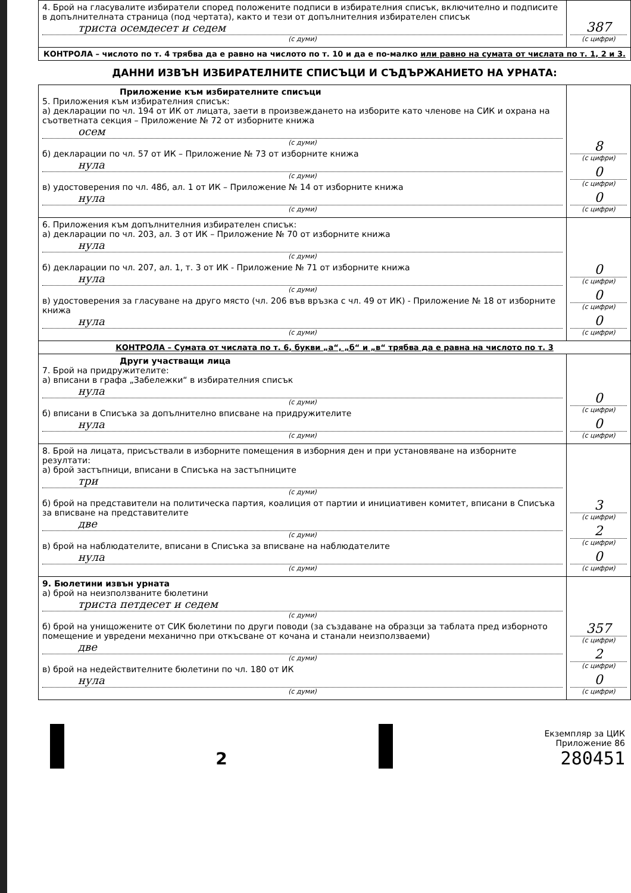| 4. Брой на гласувалите избиратели според положените подписи в избирателния списък, включително и подписите в допълнителната страница (под чертата), както и тези от допълнителния избирателен списък триста осемдесет и седем (с думи) | 387 (с цифри) |
| КОНТРОЛА – числото по т. 4 трябва да е равно на числото по т. 10 и да е по-малко или равно на сумата от числата по т. 1, 2 и 3. | |
ДАННИ ИЗВЪН ИЗБИРАТЕЛНИТЕ СПИСЪЦИ И СЪДЪРЖАНИЕТО НА УРНАТА:
| Приложение към избирателните списъци 5. Приложения към избирателния списък: а) декларации по чл. 194 от ИК от лицата, заети в произвеждането на изборите като членове на СИК и охрана на съответната секция – Приложение № 72 от изборните книжа осем (с думи) б) декларации по чл. 57 от ИК – Приложение № 73 от изборните книжа нула (с думи) в) удостоверения по чл. 48б, ал. 1 от ИК – Приложение № 14 от изборните книжа нула (с думи) | 8 (с цифри) 0 (с цифри) 0 (с цифри) |
| 6. Приложения към допълнителния избирателен списък: а) декларации по чл. 203, ал. 3 от ИК – Приложение № 70 от изборните книжа нула (с думи) б) декларации по чл. 207, ал. 1, т. 3 от ИК - Приложение № 71 от изборните книжа нула (с думи) в) удостоверения за гласуване на друго място (чл. 206 във връзка с чл. 49 от ИК) - Приложение № 18 от изборните книжа нула (с думи) | 0 (с цифри) 0 (с цифри) 0 (с цифри) |
| КОНТРОЛА – Сумата от числата по т. 6, букви „а“, „б“ и „в“ трябва да е равна на числото по т. 3 | |
| Други участващи лица 7. Брой на придружителите: а) вписани в графа „Забележки“ в избирателния списък нула (с думи) б) вписани в Списъка за допълнително вписване на придружителите нула (с думи) | 0 (с цифри) 0 (с цифри) |
| 8. Брой на лицата, присъствали в изборните помещения в изборния ден и при установяване на изборните резултати: а) брой застъпници, вписани в Списъка на застъпниците три (с думи) б) брой на представители на политическа партия, коалиция от партии и инициативен комитет, вписани в Списъка за вписване на представителите две (с думи) в) брой на наблюдателите, вписани в Списъка за вписване на наблюдателите нула (с думи) | 3 (с цифри) 2 (с цифри) 0 (с цифри) |
| 9. Бюлетини извън урната а) брой на неизползваните бюлетини триста петдесет и седем (с думи) б) брой на унищожените от СИК бюлетини по други поводи (за създаване на образци за таблата пред изборното помещение и увредени механично при откъсване от кочана и станали неизползваеми) две (с думи) в) брой на недействителните бюлетини по чл. 180 от ИК нула (с думи) | 357 (с цифри) 2 (с цифри) 0 (с цифри) |
2
Екземпляр за ЦИК
Приложение 86
280451